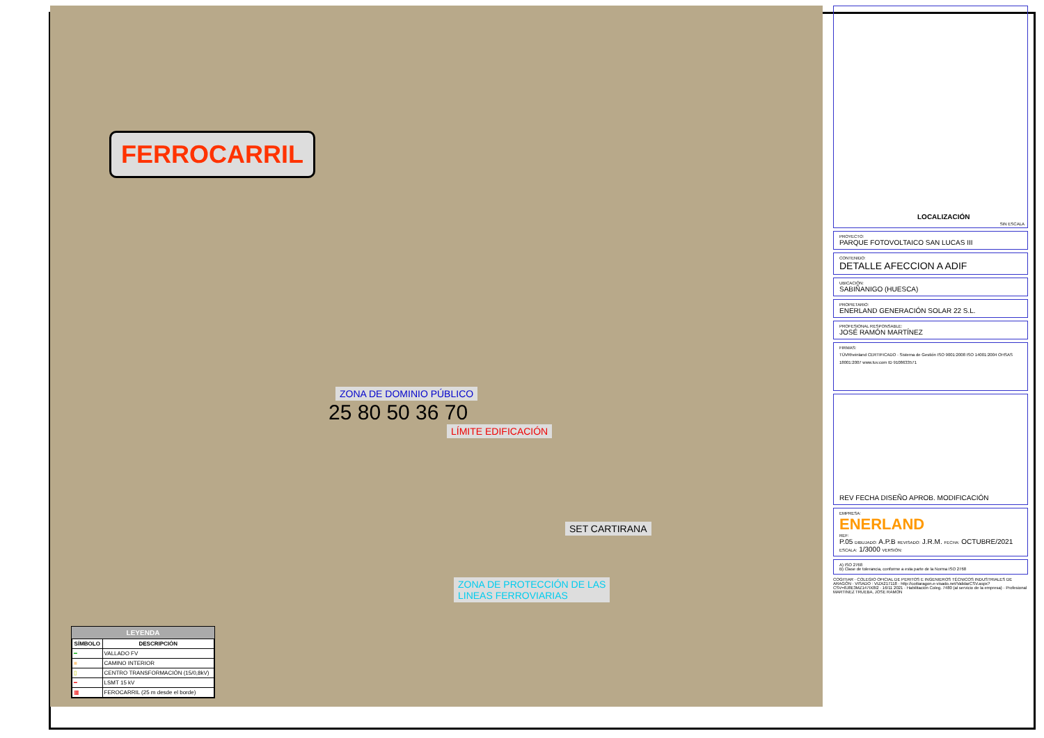FERROCARRIL
ZONA DE DOMINIO PÚBLICO
25 80 50 36 70
LÍMITE EDIFICACIÓN
SET CARTIRANA
ZONA DE PROTECCIÓN DE LAS
LINEAS FERROVIARIAS
LEYENDA
| SÍMBOLO | DESCRIPCIÓN |
| --- | --- |
| ━ | VALLADO FV |
| ■ | CAMINO INTERIOR |
| ▯ | CENTRO TRANSFORMACIÓN (15/0,8kV) |
| ━ | LSMT 15 kV |
| ▦ | FEROCARRIL (25 m desde el borde) |
LOCALIZACIÓN
SIN ESCALA
PROYECTO:
PARQUE FOTOVOLTAICO SAN LUCAS III
CONTENIDO:
DETALLE AFECCION A ADIF
UBICACIÓN:
SABIÑANIGO (HUESCA)
PROPIETARIO:
ENERLAND GENERACIÓN SOLAR 22 S.L.
PROFESIONAL RESPONSABLE:
JOSÉ RAMÓN MARTÍNEZ
FIRMAS:
TÜVRheinland CERTIFICADO · Sistema de Gestión ISO 9001:2008 ISO 14001:2004 OHSAS 18001:2007 www.tuv.com ID 9108633571
REV FECHA DISEÑO APROB. MODIFICACIÓN
EMPRESA:
ENERLAND
REF:
P.05 DIBUJADO: A.P.B REVISADO: J.R.M. FECHA: OCTUBRE/2021 ESCALA: 1/3000 VERSIÓN:
A) ISO 2768
B) Clase de tolerancia, conforme a esta parte de la Norma ISO 2768
COGITIAR · COLEGIO OFICIAL DE PERITOS E INGENIEROS TÉCNICOS INDUSTRIALES DE ARAGÓN · VISADO : VIZA217118 · http://coitiaragon.e-visado.net/ValidarCSV.aspx?CSV=8J8E3MZ147IX8I2 · 16/11 2021 · Habilitación Coleg. 7480 (al servicio de la empresa) · Profesional MARTINEZ TRUEBA, JOSE RAMON